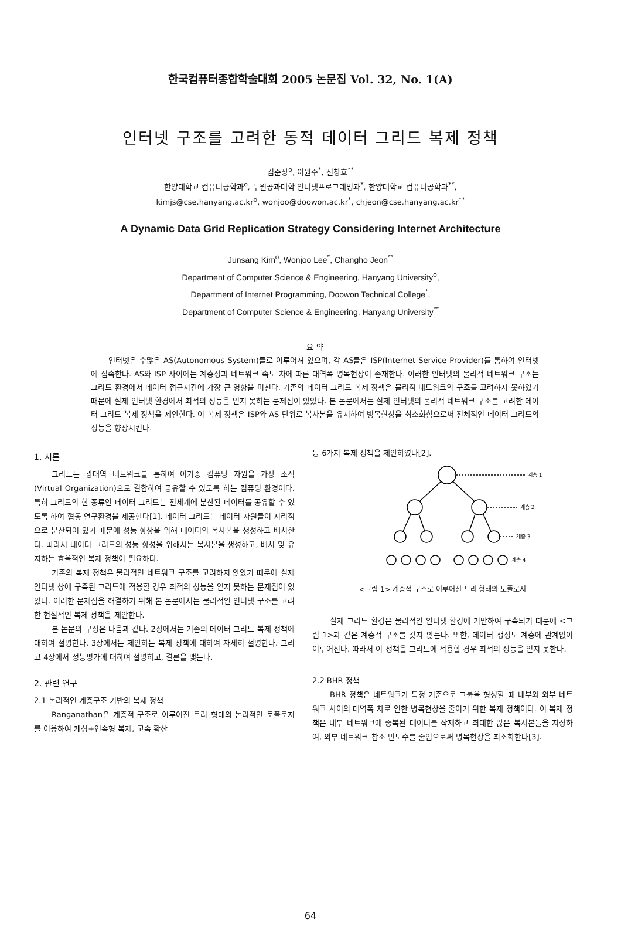한국컴퓨터종합학술대회 2005 논문집 Vol. 32, No. 1(A)
인터넷 구조를 고려한 동적 데이터 그리드 복제 정책
김준상<sup>o</sup>, 이원주<sup>*</sup>, 전창호<sup>**</sup>
한양대학교 컴퓨터공학과<sup>o</sup>, 두원공과대학 인터넷프로그래밍과<sup>*</sup>, 한양대학교 컴퓨터공학과<sup>**</sup>,
kimjs@cse.hanyang.ac.kr<sup>o</sup>, wonjoo@doowon.ac.kr<sup>*</sup>, chjeon@cse.hanyang.ac.kr<sup>**</sup>
A Dynamic Data Grid Replication Strategy Considering Internet Architecture
Junsang Kim<sup>o</sup>, Wonjoo Lee<sup>*</sup>, Changho Jeon<sup>**</sup>
Department of Computer Science & Engineering, Hanyang University<sup>o</sup>,
Department of Internet Programming, Doowon Technical College<sup>*</sup>,
Department of Computer Science & Engineering, Hanyang University<sup>**</sup>
요 약
인터넷은 수많은 AS(Autonomous System)들로 이루어져 있으며, 각 AS들은 ISP(Internet Service Provider)를 통하여 인터넷에 접속한다. AS와 ISP 사이에는 계층성과 네트워크 속도 차에 따른 대역폭 병목현상이 존재한다. 이러한 인터넷의 물리적 네트워크 구조는 그리드 환경에서 데이터 접근시간에 가장 큰 영향을 미친다. 기존의 데이터 그리드 복제 정책은 물리적 네트워크의 구조를 고려하지 못하였기 때문에 실제 인터넷 환경에서 최적의 성능을 얻지 못하는 문제점이 있었다. 본 논문에서는 실제 인터넷의 물리적 네트워크 구조를 고려한 데이터 그리드 복제 정책을 제안한다. 이 복제 정책은 ISP와 AS 단위로 복사본을 유지하여 병목현상을 최소화함으로써 전체적인 데이터 그리드의 성능을 향상시킨다.
1. 서론
그리드는 광대역 네트워크를 통하여 이기종 컴퓨팅 자원을 가상 조직(Virtual Organization)으로 결합하여 공유할 수 있도록 하는 컴퓨팅 환경이다. 특히 그리드의 한 종류인 데이터 그리드는 전세계에 분산된 데이터를 공유할 수 있도록 하여 협동 연구환경을 제공한다[1]. 데이터 그리드는 데이터 자원들이 지리적으로 분산되어 있기 때문에 성능 향상을 위해 데이터의 복사본을 생성하고 배치한다. 따라서 데이터 그리드의 성능 향성을 위해서는 복사본을 생성하고, 배치 및 유지하는 효율적인 복제 정책이 필요하다.
기존의 복제 정책은 물리적인 네트워크 구조를 고려하지 않았기 때문에 실제 인터넷 상에 구축된 그리드에 적용할 경우 최적의 성능을 얻지 못하는 문제점이 있었다. 이러한 문제점을 해결하기 위해 본 논문에서는 물리적인 인터넷 구조를 고려한 현실적인 복제 정책을 제안한다.
본 논문의 구성은 다음과 같다. 2장에서는 기존의 데이터 그리드 복제 정책에 대하여 설명한다. 3장에서는 제안하는 복제 정책에 대하여 자세히 설명한다. 그리고 4장에서 성능평가에 대하여 설명하고, 결론을 맺는다.
2. 관련 연구
2.1 논리적인 계층구조 기반의 복제 정책
Ranganathan은 계층적 구조로 이루어진 트리 형태의 논리적인 토폴로지를 이용하여 캐싱+연속형 복제, 고속 확산
등 6가지 복제 정책을 제안하였다[2].
계층 1
계층 2
계층 3
계층 4
<그림 1> 계층적 구조로 이루어진 트리 형태의 토폴로지
실제 그리드 환경은 물리적인 인터넷 환경에 기반하여 구축되기 때문에 <그림 1>과 같은 계층적 구조를 갖지 않는다. 또한, 데이터 생성도 계층에 관계없이 이루어진다. 따라서 이 정책을 그리드에 적용할 경우 최적의 성능을 얻지 못한다.
2.2 BHR 정책
BHR 정책은 네트워크가 특정 기준으로 그룹을 형성할 때 내부와 외부 네트워크 사이의 대역폭 차로 인한 병목현상을 줄이기 위한 복제 정책이다. 이 복제 정책은 내부 네트워크에 중복된 데이터를 삭제하고 최대한 많은 복사본들을 저장하여, 외부 네트워크 참조 빈도수를 줄임으로써 병목현상을 최소화한다[3].
64